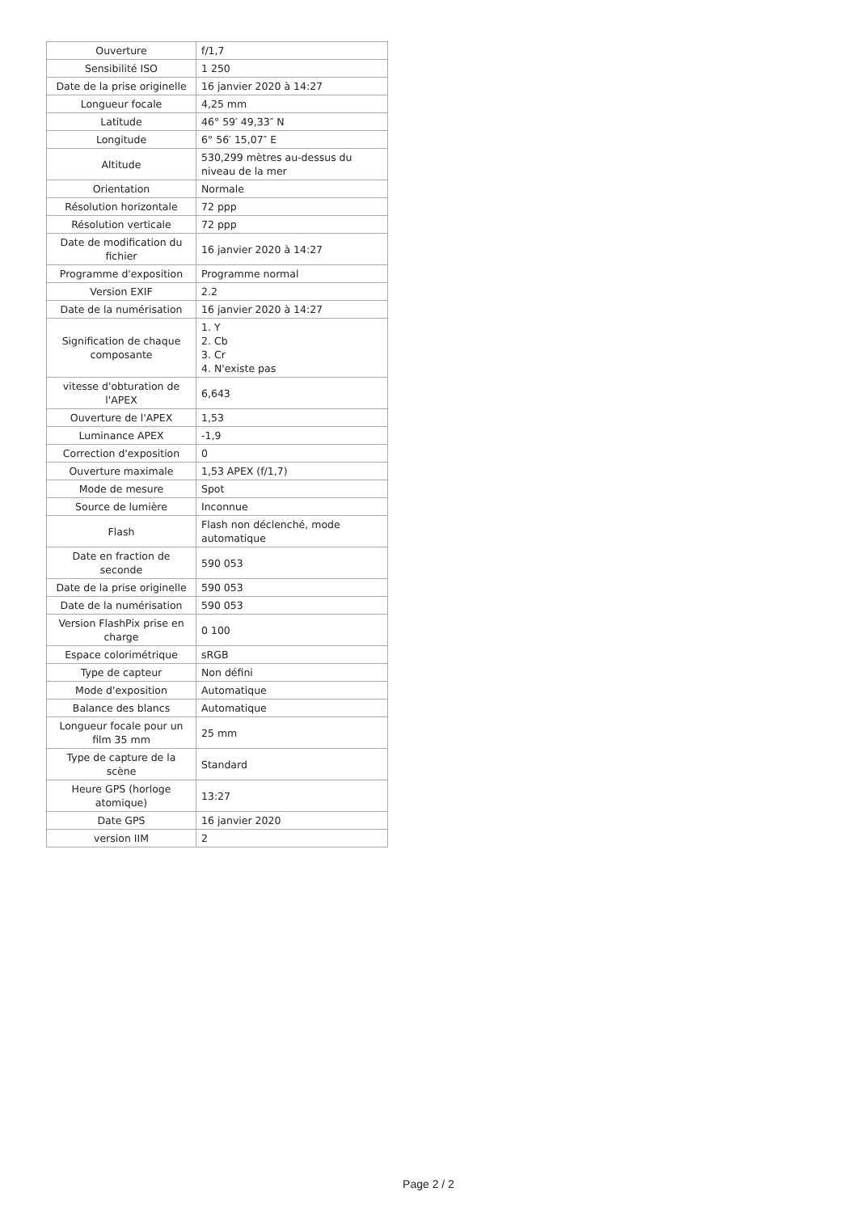| Ouverture | f/1,7 |
| Sensibilité ISO | 1 250 |
| Date de la prise originelle | 16 janvier 2020 à 14:27 |
| Longueur focale | 4,25 mm |
| Latitude | 46° 59′ 49,33″ N |
| Longitude | 6° 56′ 15,07″ E |
| Altitude | 530,299 mètres au-dessus du niveau de la mer |
| Orientation | Normale |
| Résolution horizontale | 72 ppp |
| Résolution verticale | 72 ppp |
| Date de modification du fichier | 16 janvier 2020 à 14:27 |
| Programme d'exposition | Programme normal |
| Version EXIF | 2.2 |
| Date de la numérisation | 16 janvier 2020 à 14:27 |
| Signification de chaque composante | 1. Y 2. Cb 3. Cr 4. N'existe pas |
| vitesse d'obturation de l'APEX | 6,643 |
| Ouverture de l'APEX | 1,53 |
| Luminance APEX | -1,9 |
| Correction d'exposition | 0 |
| Ouverture maximale | 1,53 APEX (f/1,7) |
| Mode de mesure | Spot |
| Source de lumière | Inconnue |
| Flash | Flash non déclenché, mode automatique |
| Date en fraction de seconde | 590 053 |
| Date de la prise originelle | 590 053 |
| Date de la numérisation | 590 053 |
| Version FlashPix prise en charge | 0 100 |
| Espace colorimétrique | sRGB |
| Type de capteur | Non défini |
| Mode d'exposition | Automatique |
| Balance des blancs | Automatique |
| Longueur focale pour un film 35 mm | 25 mm |
| Type de capture de la scène | Standard |
| Heure GPS (horloge atomique) | 13:27 |
| Date GPS | 16 janvier 2020 |
| version IIM | 2 |
Page 2 / 2